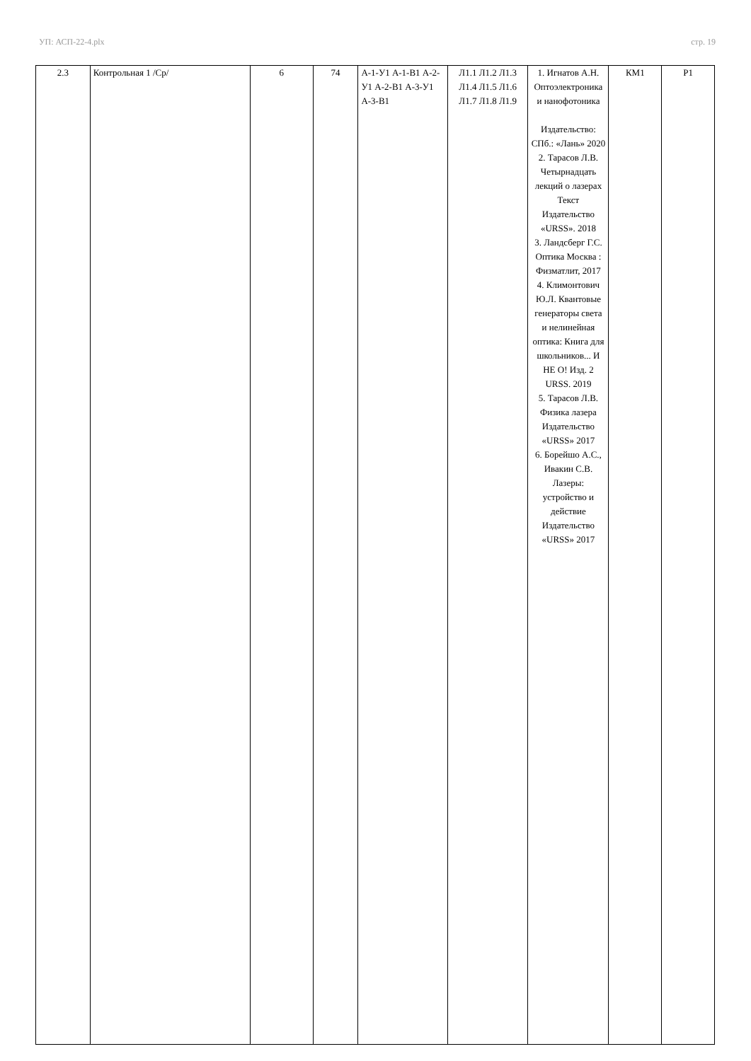УП: АСП-22-4.plx стр. 19
| 2.3 | Контрольная 1 /Ср/ | 6 | 74 | А-1-У1 А-1-В1 А-2-У1 А-2-В1 А-3-У1 А-3-В1 | Л1.1 Л1.2 Л1.3 Л1.4 Л1.5 Л1.6 Л1.7 Л1.8 Л1.9 | 1. Игнатов А.Н. Оптоэлектроника и нанофотоника Издательство: СПб.: «Лань» 2020 2. Тарасов Л.В. Четырнадцать лекций о лазерах Текст Издательство «URSS». 2018 3. Ландсберг Г.С. Оптика Москва : Физматлит, 2017 4. Климонтович Ю.Л. Квантовые генераторы света и нелинейная оптика: Книга для школьников... И НЕ О! Изд. 2 URSS. 2019 5. Тарасов Л.В. Физика лазера Издательство «URSS» 2017 6. Борейшо А.С., Ивакин С.В. Лазеры: устройство и действие Издательство «URSS» 2017 | КМ1 | Р1 |